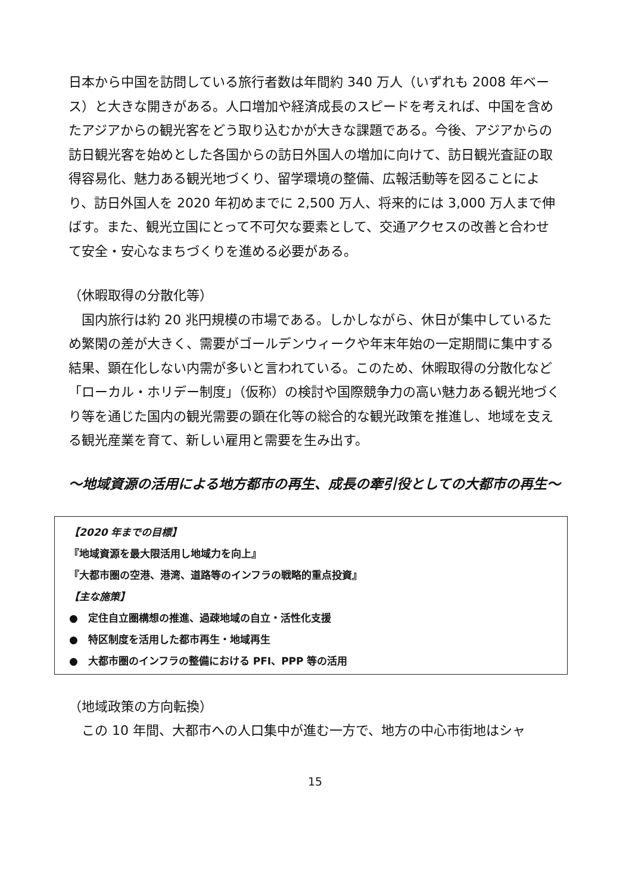日本から中国を訪問している旅行者数は年間約 340 万人（いずれも 2008 年ベース）と大きな開きがある。人口増加や経済成長のスピードを考えれば、中国を含めたアジアからの観光客をどう取り込むかが大きな課題である。今後、アジアからの訪日観光客を始めとした各国からの訪日外国人の増加に向けて、訪日観光査証の取得容易化、魅力ある観光地づくり、留学環境の整備、広報活動等を図ることにより、訪日外国人を 2020 年初めまでに 2,500 万人、将来的には 3,000 万人まで伸ばす。また、観光立国にとって不可欠な要素として、交通アクセスの改善と合わせて安全・安心なまちづくりを進める必要がある。
（休暇取得の分散化等）
　国内旅行は約 20 兆円規模の市場である。しかしながら、休日が集中しているため繁閑の差が大きく、需要がゴールデンウィークや年末年始の一定期間に集中する結果、顕在化しない内需が多いと言われている。このため、休暇取得の分散化など「ローカル・ホリデー制度」（仮称）の検討や国際競争力の高い魅力ある観光地づくり等を通じた国内の観光需要の顕在化等の総合的な観光政策を推進し、地域を支える観光産業を育て、新しい雇用と需要を生み出す。
～地域資源の活用による地方都市の再生、成長の牽引役としての大都市の再生～
【2020 年までの目標】
『地域資源を最大限活用し地域力を向上』
『大都市圏の空港、港湾、道路等のインフラの戦略的重点投資』
【主な施策】
●　定住自立圏構想の推進、過疎地域の自立・活性化支援
●　特区制度を活用した都市再生・地域再生
●　大都市圏のインフラの整備における PFI、PPP 等の活用
（地域政策の方向転換）
　この 10 年間、大都市への人口集中が進む一方で、地方の中心市街地はシャ
15